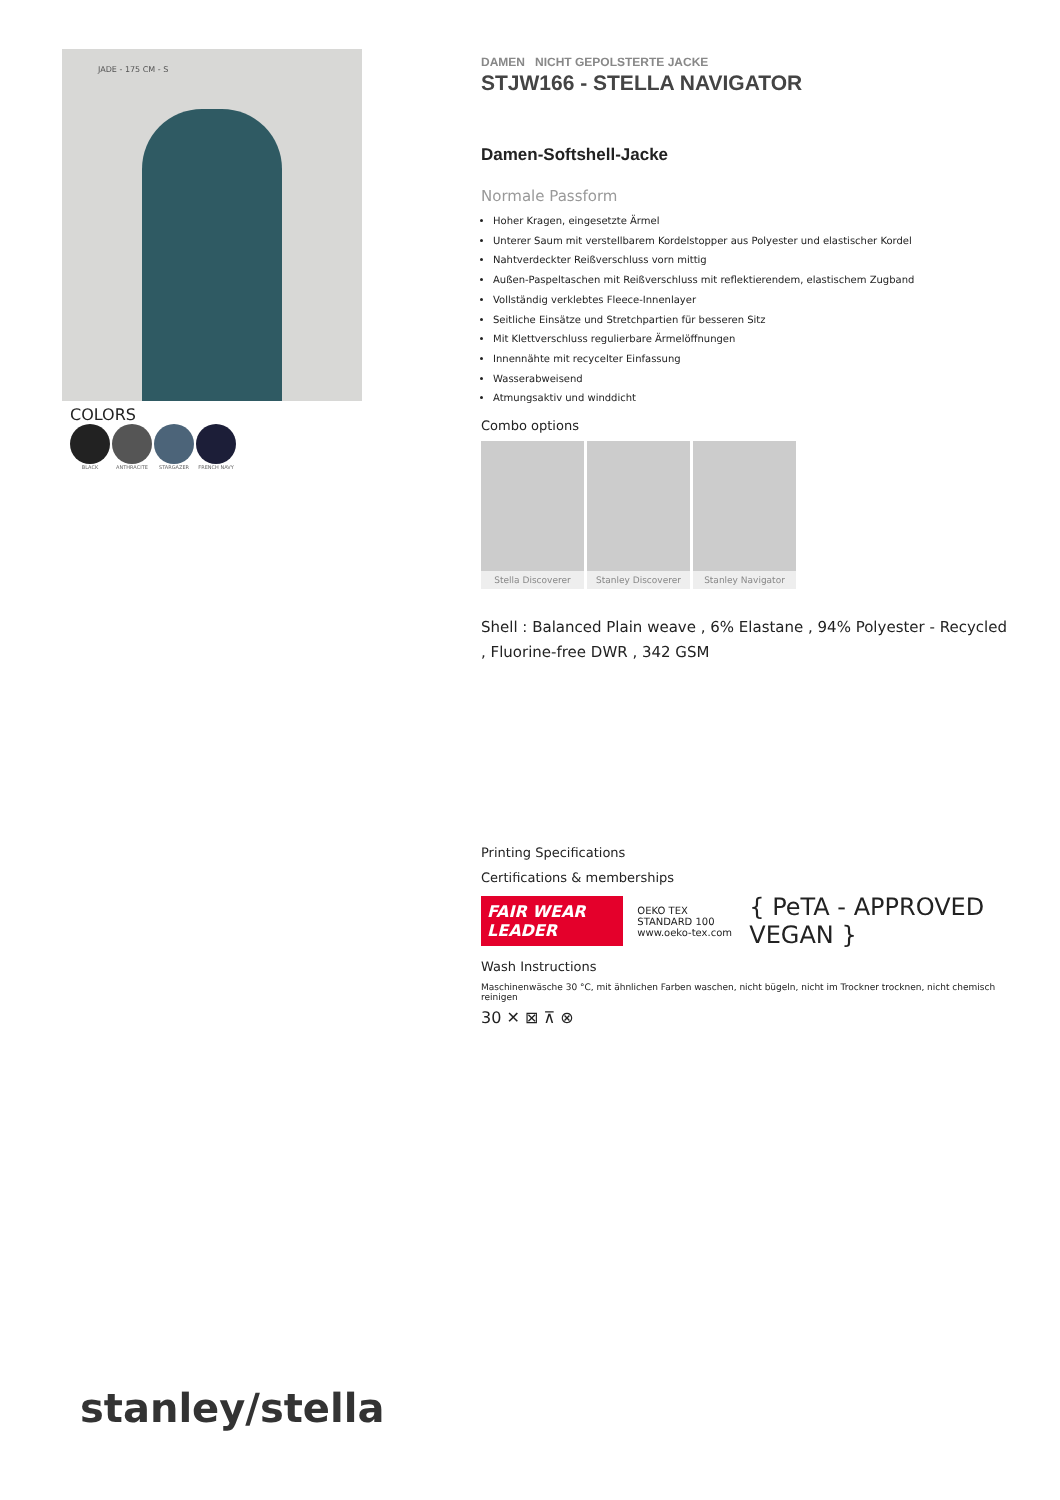JADE - 175 CM - S
COLORS
BLACK ANTHRACITE STARGAZER FRENCH NAVY
DAMEN NICHT GEPOLSTERTE JACKE
STJW166 - STELLA NAVIGATOR
Damen-Softshell-Jacke
Normale Passform
Hoher Kragen, eingesetzte Ärmel
Unterer Saum mit verstellbarem Kordelstopper aus Polyester und elastischer Kordel
Nahtverdeckter Reißverschluss vorn mittig
Außen-Paspeltaschen mit Reißverschluss mit reflektierendem, elastischem Zugband
Vollständig verklebtes Fleece-Innenlayer
Seitliche Einsätze und Stretchpartien für besseren Sitz
Mit Klettverschluss regulierbare Ärmelöffnungen
Innennähte mit recycelter Einfassung
Wasserabweisend
Atmungsaktiv und winddicht
Combo options
Stella Discoverer Stanley Discoverer Stanley Navigator
Shell : Balanced Plain weave , 6% Elastane , 94% Polyester - Recycled , Fluorine-free DWR , 342 GSM
Printing Specifications
Certifications & memberships
FAIR WEAR LEADER
OEKO TEX STANDARD 100
www.oeko-tex.com
{ PeTA - APPROVED VEGAN }
Wash Instructions
Maschinenwäsche 30 °C, mit ähnlichen Farben waschen, nicht bügeln, nicht im Trockner trocknen, nicht chemisch reinigen
30 ✕ ⊠ ⊼ ⊗
stanley/stella